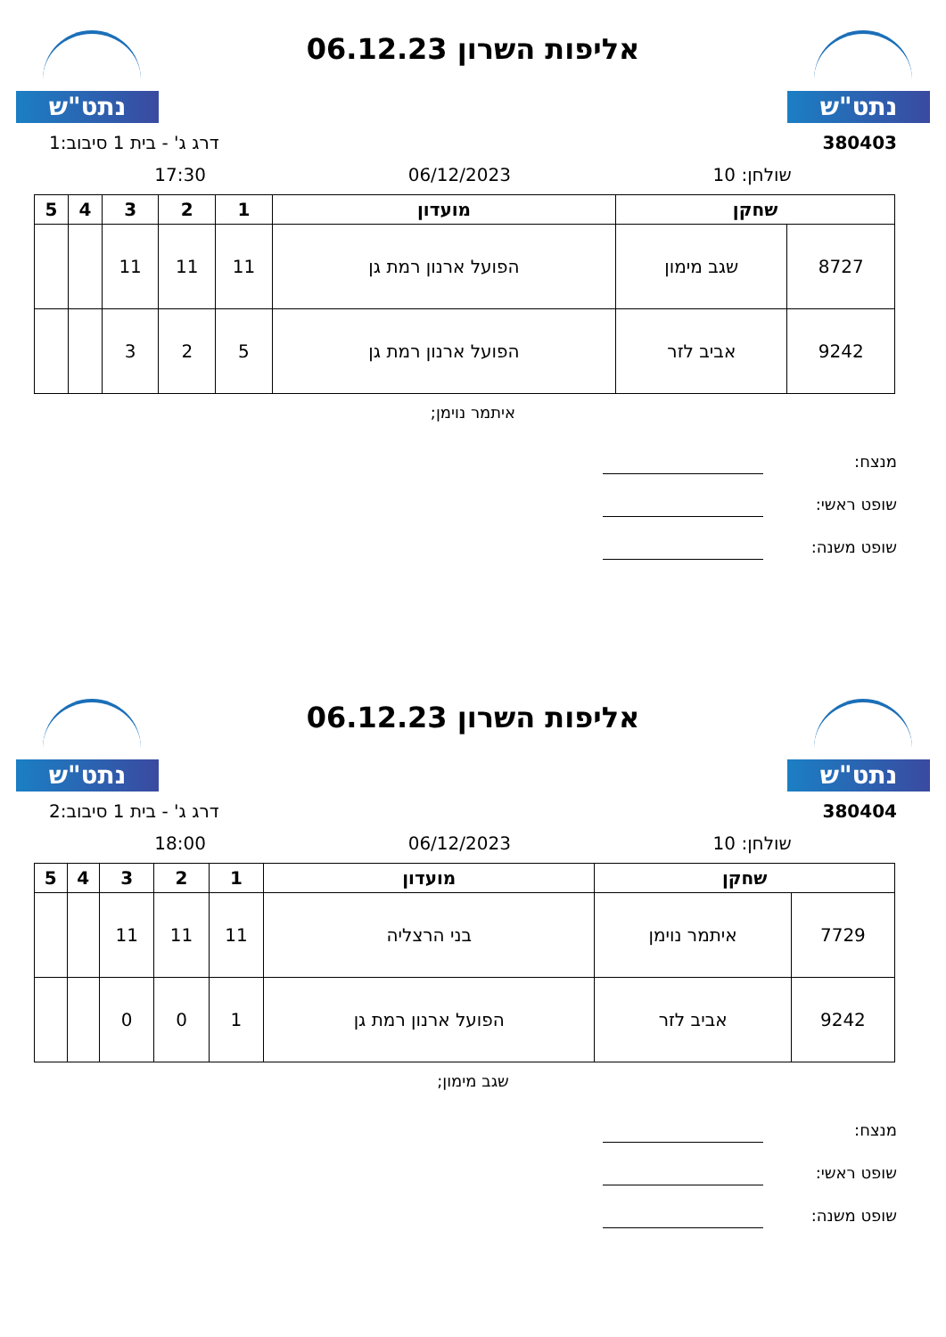נתט"ש
אליפות השרון 06.12.23
נתט"ש
380403 דרג ג' - בית 1 סיבוב:1
שולחן: 10 06/12/2023 17:30
| שחקן | | מועדון | 1 | 2 | 3 | 4 | 5 |
| --- | --- | --- | --- | --- | --- | --- | --- |
| 8727 | שגב מימון | הפועל ארנון רמת גן | 11 | 11 | 11 | | |
| 9242 | אביב לזר | הפועל ארנון רמת גן | 5 | 2 | 3 | | |
איתמר נוימן;
מנצח:
שופט ראשי:
שופט משנה:
נתט"ש
אליפות השרון 06.12.23
נתט"ש
380404 דרג ג' - בית 1 סיבוב:2
שולחן: 10 06/12/2023 18:00
| שחקן | | מועדון | 1 | 2 | 3 | 4 | 5 |
| --- | --- | --- | --- | --- | --- | --- | --- |
| 7729 | איתמר נוימן | בני הרצליה | 11 | 11 | 11 | | |
| 9242 | אביב לזר | הפועל ארנון רמת גן | 1 | 0 | 0 | | |
שגב מימון;
מנצח:
שופט ראשי:
שופט משנה: